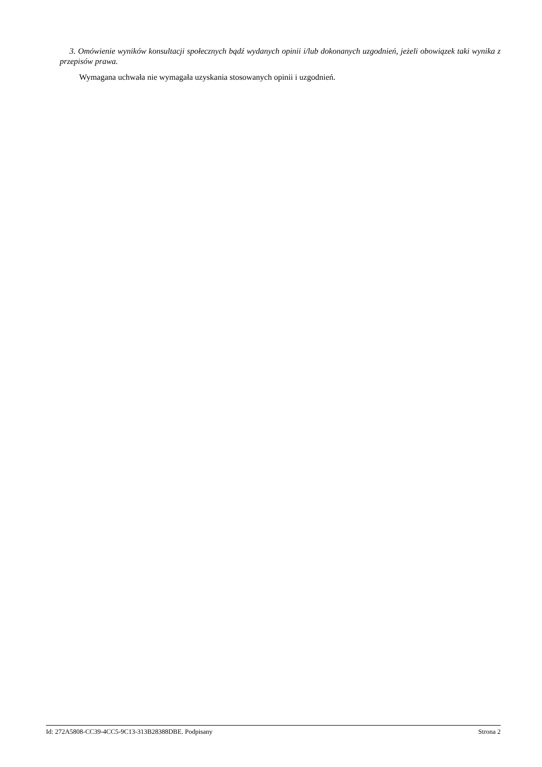3. Omówienie wyników konsultacji społecznych bądź wydanych opinii i/lub dokonanych uzgodnień, jeżeli obowiązek taki wynika z przepisów prawa.
Wymagana uchwała nie wymagała uzyskania stosowanych opinii i uzgodnień.
Id: 272A5808-CC39-4CC5-9C13-313B28388DBE. Podpisany Strona 2